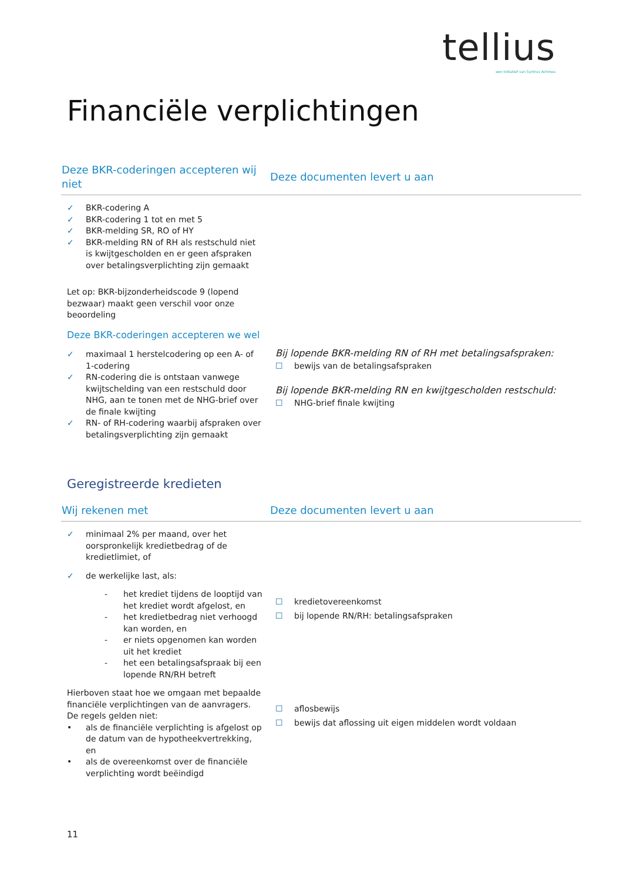tellius
een initiatief van Syntrus Achmea
Financiële verplichtingen
| Deze BKR-coderingen accepteren wij niet | Deze documenten levert u aan |
| --- | --- |
| ✓ BKR-codering A ✓ BKR-codering 1 tot en met 5 ✓ BKR-melding SR, RO of HY ✓ BKR-melding RN of RH als restschuld niet is kwijtgescholden en er geen afspraken over betalingsverplichting zijn gemaakt Let op: BKR-bijzonderheidscode 9 (lopend bezwaar) maakt geen verschil voor onze beoordeling Deze BKR-coderingen accepteren we wel ✓ maximaal 1 herstelcodering op een A- of 1-codering ✓ RN-codering die is ontstaan vanwege kwijtschelding van een restschuld door NHG, aan te tonen met de NHG-brief over de finale kwijting ✓ RN- of RH-codering waarbij afspraken over betalingsverplichting zijn gemaakt | Bij lopende BKR-melding RN of RH met betalingsafspraken: ☐ bewijs van de betalingsafspraken Bij lopende BKR-melding RN en kwijtgescholden restschuld: ☐ NHG-brief finale kwijting |
Geregistreerde kredieten
| Wij rekenen met | Deze documenten levert u aan |
| --- | --- |
| ✓ minimaal 2% per maand, over het oorspronkelijk kredietbedrag of de kredietlimiet, of ✓ de werkelijke last, als: - het krediet tijdens de looptijd van het krediet wordt afgelost, en - het kredietbedrag niet verhoogd kan worden, en - er niets opgenomen kan worden uit het krediet - het een betalingsafspraak bij een lopende RN/RH betreft Hierboven staat hoe we omgaan met bepaalde financiële verplichtingen van de aanvragers. De regels gelden niet: • als de financiële verplichting is afgelost op de datum van de hypotheekvertrekking, en • als de overeenkomst over de financiële verplichting wordt beëindigd | ☐ kredietovereenkomst ☐ bij lopende RN/RH: betalingsafspraken ☐ aflosbewijs ☐ bewijs dat aflossing uit eigen middelen wordt voldaan |
11